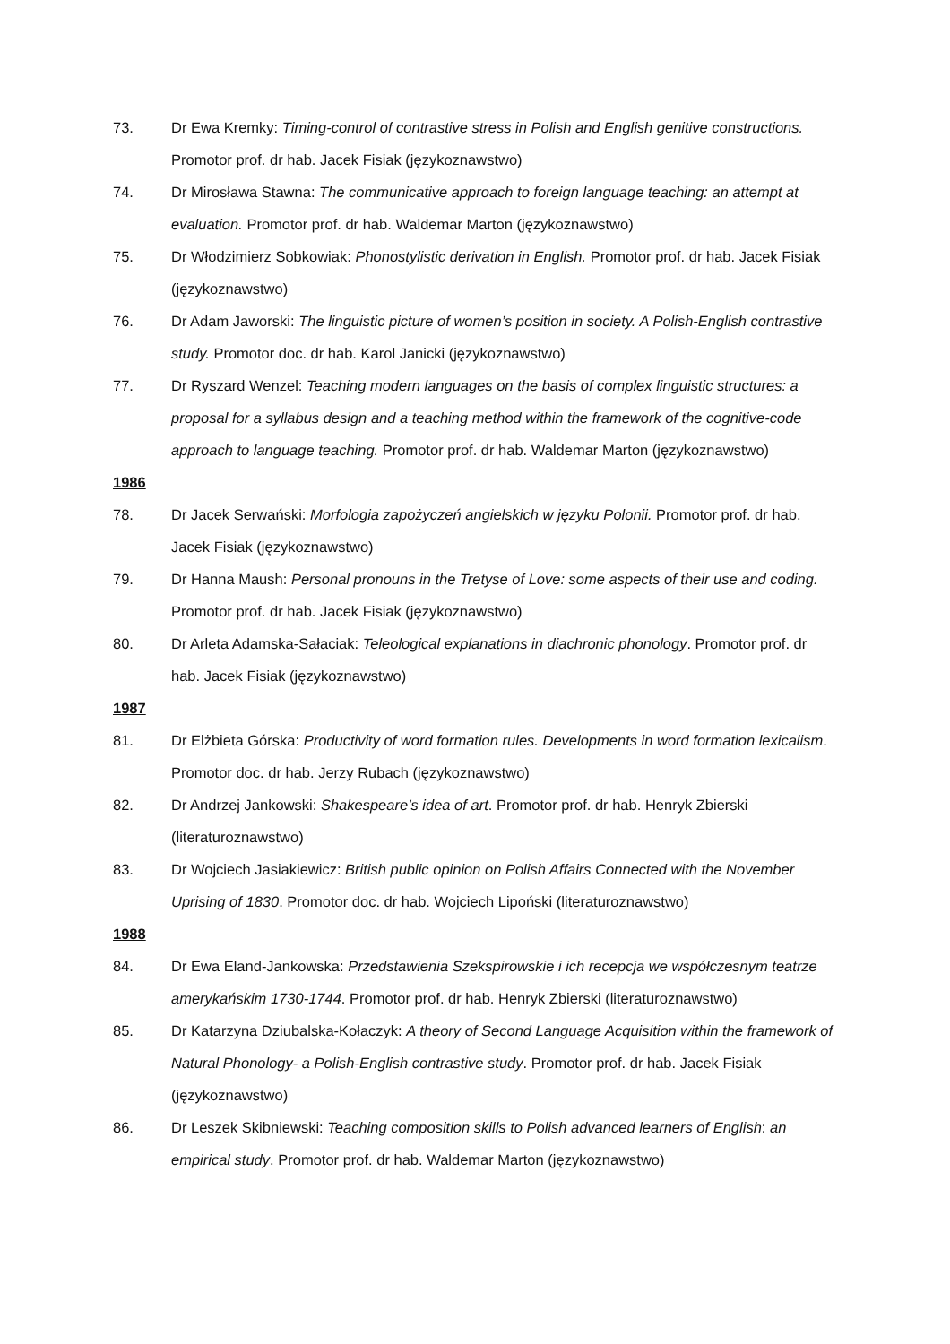73. Dr Ewa Kremky: Timing-control of contrastive stress in Polish and English genitive constructions. Promotor prof. dr hab. Jacek Fisiak (językoznawstwo)
74. Dr Mirosława Stawna: The communicative approach to foreign language teaching: an attempt at evaluation. Promotor prof. dr hab. Waldemar Marton (językoznawstwo)
75. Dr Włodzimierz Sobkowiak: Phonostylistic derivation in English. Promotor prof. dr hab. Jacek Fisiak (językoznawstwo)
76. Dr Adam Jaworski: The linguistic picture of women’s position in society. A Polish-English contrastive study. Promotor doc. dr hab. Karol Janicki (językoznawstwo)
77. Dr Ryszard Wenzel: Teaching modern languages on the basis of complex linguistic structures: a proposal for a syllabus design and a teaching method within the framework of the cognitive-code approach to language teaching. Promotor prof. dr hab. Waldemar Marton (językoznawstwo)
1986
78. Dr Jacek Serwański: Morfologia zapożyczeń angielskich w języku Polonii. Promotor prof. dr hab. Jacek Fisiak (językoznawstwo)
79. Dr Hanna Maush: Personal pronouns in the Tretyse of Love: some aspects of their use and coding. Promotor prof. dr hab. Jacek Fisiak (językoznawstwo)
80. Dr Arleta Adamska-Sałaciak: Teleological explanations in diachronic phonology. Promotor prof. dr hab. Jacek Fisiak (językoznawstwo)
1987
81. Dr Elżbieta Górska: Productivity of word formation rules. Developments in word formation lexicalism. Promotor doc. dr hab. Jerzy Rubach (językoznawstwo)
82. Dr Andrzej Jankowski: Shakespeare’s idea of art. Promotor prof. dr hab. Henryk Zbierski (literaturoznawstwo)
83. Dr Wojciech Jasiakiewicz: British public opinion on Polish Affairs Connected with the November Uprising of 1830. Promotor doc. dr hab. Wojciech Lipoński (literaturoznawstwo)
1988
84. Dr Ewa Eland-Jankowska: Przedstawienia Szekspirowskie i ich recepcja we współczesnym teatrze amerykańskim 1730-1744. Promotor prof. dr hab. Henryk Zbierski (literaturoznawstwo)
85. Dr Katarzyna Dziubalska-Kołaczyk: A theory of Second Language Acquisition within the framework of Natural Phonology- a Polish-English contrastive study. Promotor prof. dr hab. Jacek Fisiak (językoznawstwo)
86. Dr Leszek Skibniewski: Teaching composition skills to Polish advanced learners of English: an empirical study. Promotor prof. dr hab. Waldemar Marton (językoznawstwo)